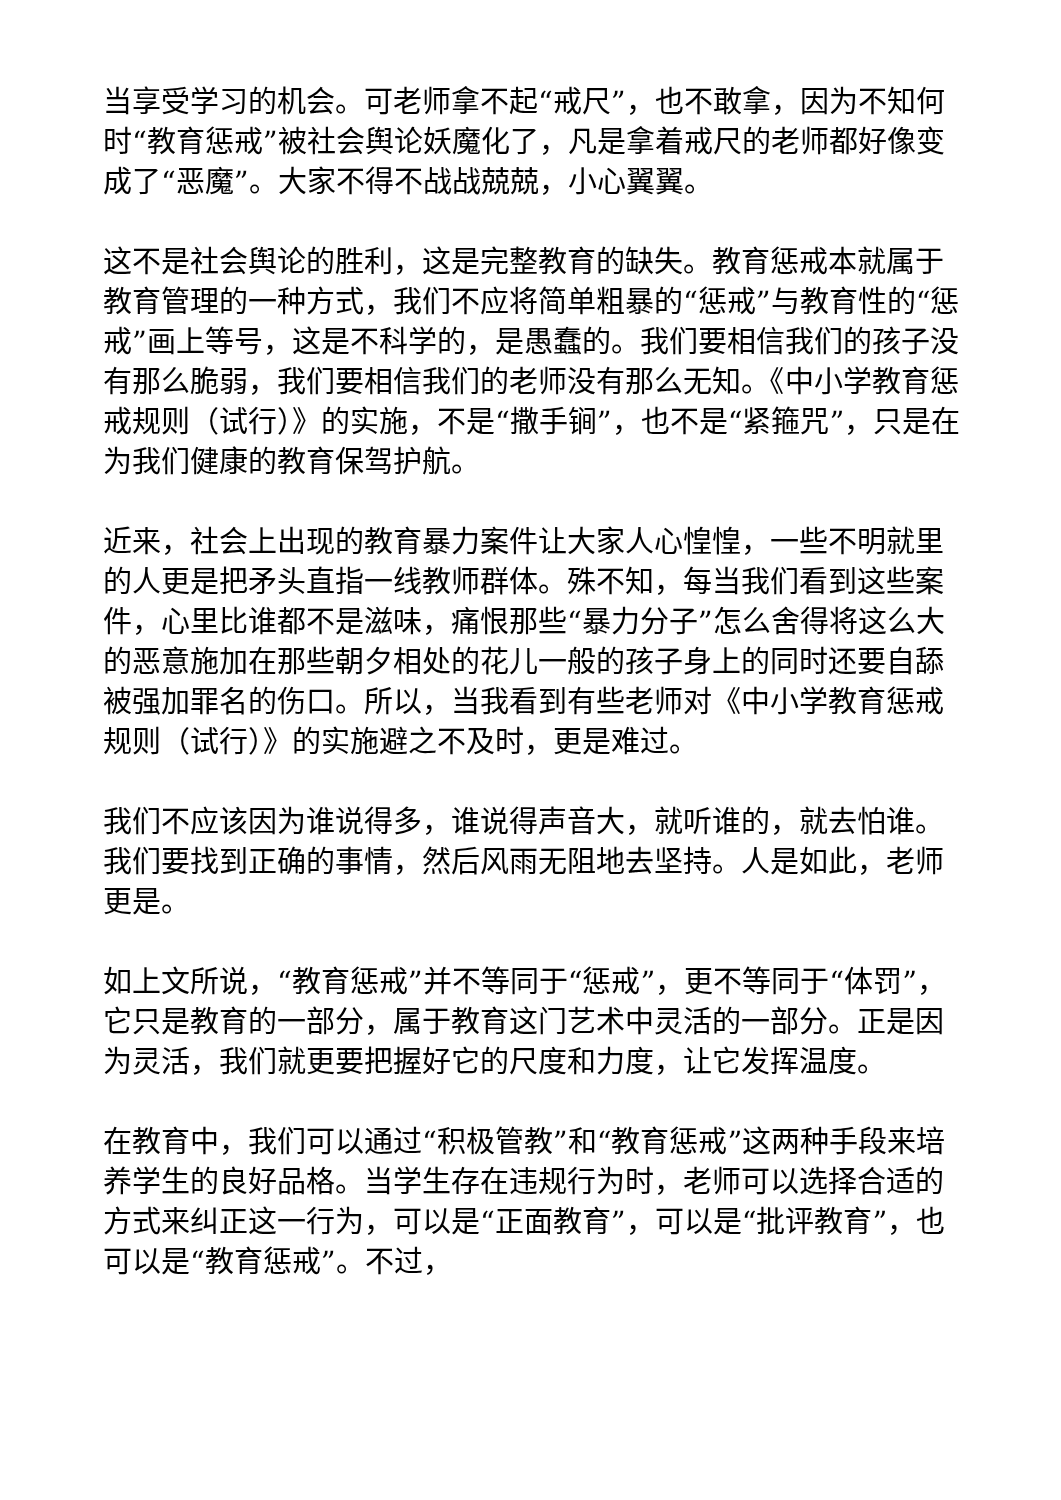当享受学习的机会。可老师拿不起“戒尺”，也不敢拿，因为不知何时“教育惩戒”被社会舆论妖魔化了，凡是拿着戒尺的老师都好像变成了“恶魔”。大家不得不战战兢兢，小心翼翼。
这不是社会舆论的胜利，这是完整教育的缺失。教育惩戒本就属于教育管理的一种方式，我们不应将简单粗暴的“惩戒”与教育性的“惩戒”画上等号，这是不科学的，是愚蠢的。我们要相信我们的孩子没有那么脆弱，我们要相信我们的老师没有那么无知。《中小学教育惩戒规则（试行）》的实施，不是“撒手锏”，也不是“紧箍咒”，只是在为我们健康的教育保驾护航。
近来，社会上出现的教育暴力案件让大家人心惶惶，一些不明就里的人更是把矛头直指一线教师群体。殊不知，每当我们看到这些案件，心里比谁都不是滋味，痛恨那些“暴力分子”怎么舍得将这么大的恶意施加在那些朝夕相处的花儿一般的孩子身上的同时还要自舔被强加罪名的伤口。所以，当我看到有些老师对《中小学教育惩戒规则（试行）》的实施避之不及时，更是难过。
我们不应该因为谁说得多，谁说得声音大，就听谁的，就去怕谁。我们要找到正确的事情，然后风雨无阻地去坚持。人是如此，老师更是。
如上文所说，“教育惩戒”并不等同于“惩戒”，更不等同于“体罚”，它只是教育的一部分，属于教育这门艺术中灵活的一部分。正是因为灵活，我们就更要把握好它的尺度和力度，让它发挥温度。
在教育中，我们可以通过“积极管教”和“教育惩戒”这两种手段来培养学生的良好品格。当学生存在违规行为时，老师可以选择合适的方式来纠正这一行为，可以是“正面教育”，可以是“批评教育”，也可以是“教育惩戒”。不过，